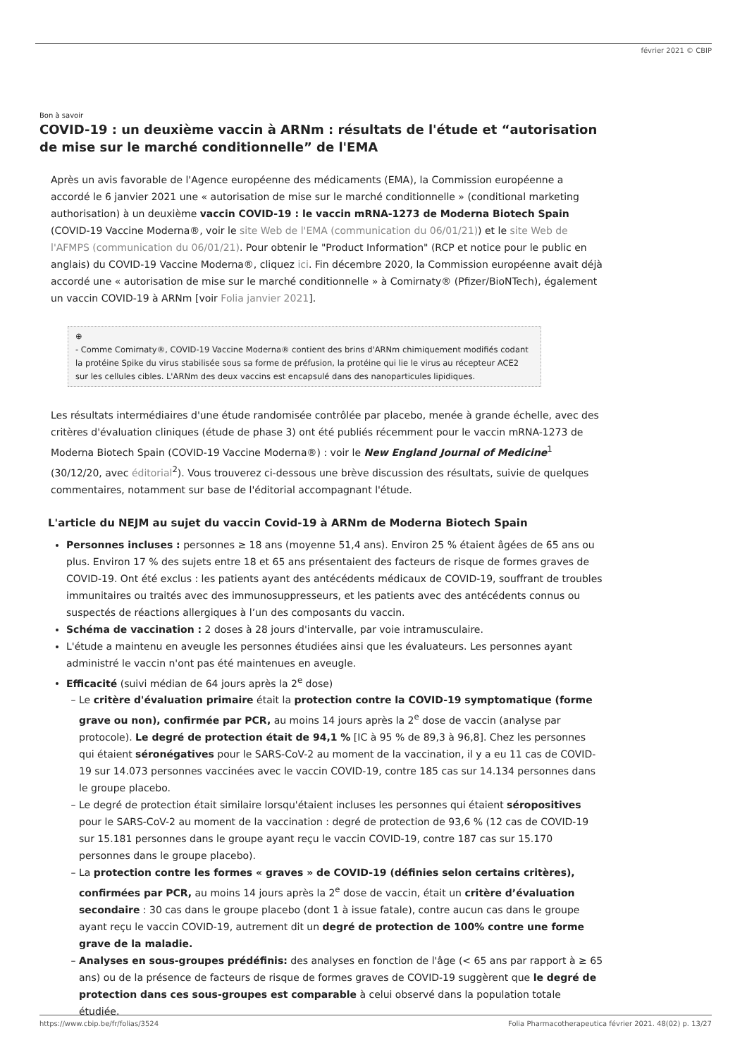février 2021 © CBIP
Bon à savoir
COVID-19 : un deuxième vaccin à ARNm : résultats de l'étude et “autorisation de mise sur le marché conditionnelle” de l'EMA
Après un avis favorable de l'Agence européenne des médicaments (EMA), la Commission européenne a accordé le 6 janvier 2021 une « autorisation de mise sur le marché conditionnelle » (conditional marketing authorisation) à un deuxième vaccin COVID-19 : le vaccin mRNA-1273 de Moderna Biotech Spain (COVID-19 Vaccine Moderna®, voir le site Web de l'EMA (communication du 06/01/21)) et le site Web de l'AFMPS (communication du 06/01/21). Pour obtenir le "Product Information" (RCP et notice pour le public en anglais) du COVID-19 Vaccine Moderna®, cliquez ici. Fin décembre 2020, la Commission européenne avait déjà accordé une « autorisation de mise sur le marché conditionnelle » à Comirnaty® (Pfizer/BioNTech), également un vaccin COVID-19 à ARNm [voir Folia janvier 2021].
⊕
- Comme Comirnaty®, COVID-19 Vaccine Moderna® contient des brins d'ARNm chimiquement modifiés codant la protéine Spike du virus stabilisée sous sa forme de préfusion, la protéine qui lie le virus au récepteur ACE2 sur les cellules cibles. L'ARNm des deux vaccins est encapsulé dans des nanoparticules lipidiques.
Les résultats intermédiaires d'une étude randomisée contrôlée par placebo, menée à grande échelle, avec des critères d'évaluation cliniques (étude de phase 3) ont été publiés récemment pour le vaccin mRNA-1273 de Moderna Biotech Spain (COVID-19 Vaccine Moderna®) : voir le New England Journal of Medicine<sup>1</sup> (30/12/20, avec éditorial<sup>2</sup>). Vous trouverez ci-dessous une brève discussion des résultats, suivie de quelques commentaires, notamment sur base de l'éditorial accompagnant l'étude.
L'article du NEJM au sujet du vaccin Covid-19 à ARNm de Moderna Biotech Spain
Personnes incluses : personnes ≥ 18 ans (moyenne 51,4 ans). Environ 25 % étaient âgées de 65 ans ou plus. Environ 17 % des sujets entre 18 et 65 ans présentaient des facteurs de risque de formes graves de COVID-19. Ont été exclus : les patients ayant des antécédents médicaux de COVID-19, souffrant de troubles immunitaires ou traités avec des immunosuppresseurs, et les patients avec des antécédents connus ou suspectés de réactions allergiques à l’un des composants du vaccin.
Schéma de vaccination : 2 doses à 28 jours d'intervalle, par voie intramusculaire.
L'étude a maintenu en aveugle les personnes étudiées ainsi que les évaluateurs. Les personnes ayant administré le vaccin n'ont pas été maintenues en aveugle.
Efficacité (suivi médian de 64 jours après la 2<sup>e</sup> dose)
Le critère d'évaluation primaire était la protection contre la COVID-19 symptomatique (forme grave ou non), confirmée par PCR, au moins 14 jours après la 2<sup>e</sup> dose de vaccin (analyse par protocole). Le degré de protection était de 94,1 % [IC à 95 % de 89,3 à 96,8]. Chez les personnes qui étaient séronégatives pour le SARS-CoV-2 au moment de la vaccination, il y a eu 11 cas de COVID-19 sur 14.073 personnes vaccinées avec le vaccin COVID-19, contre 185 cas sur 14.134 personnes dans le groupe placebo.
Le degré de protection était similaire lorsqu'étaient incluses les personnes qui étaient séropositives pour le SARS-CoV-2 au moment de la vaccination : degré de protection de 93,6 % (12 cas de COVID-19 sur 15.181 personnes dans le groupe ayant reçu le vaccin COVID-19, contre 187 cas sur 15.170 personnes dans le groupe placebo).
La protection contre les formes « graves » de COVID-19 (définies selon certains critères), confirmées par PCR, au moins 14 jours après la 2<sup>e</sup> dose de vaccin, était un critère d’évaluation secondaire : 30 cas dans le groupe placebo (dont 1 à issue fatale), contre aucun cas dans le groupe ayant reçu le vaccin COVID-19, autrement dit un degré de protection de 100% contre une forme grave de la maladie.
Analyses en sous-groupes prédéfinis: des analyses en fonction de l'âge (< 65 ans par rapport à ≥ 65 ans) ou de la présence de facteurs de risque de formes graves de COVID-19 suggèrent que le degré de protection dans ces sous-groupes est comparable à celui observé dans la population totale étudiée.
https://www.cbip.be/fr/folias/3524 Folia Pharmacotherapeutica février 2021. 48(02) p. 13/27